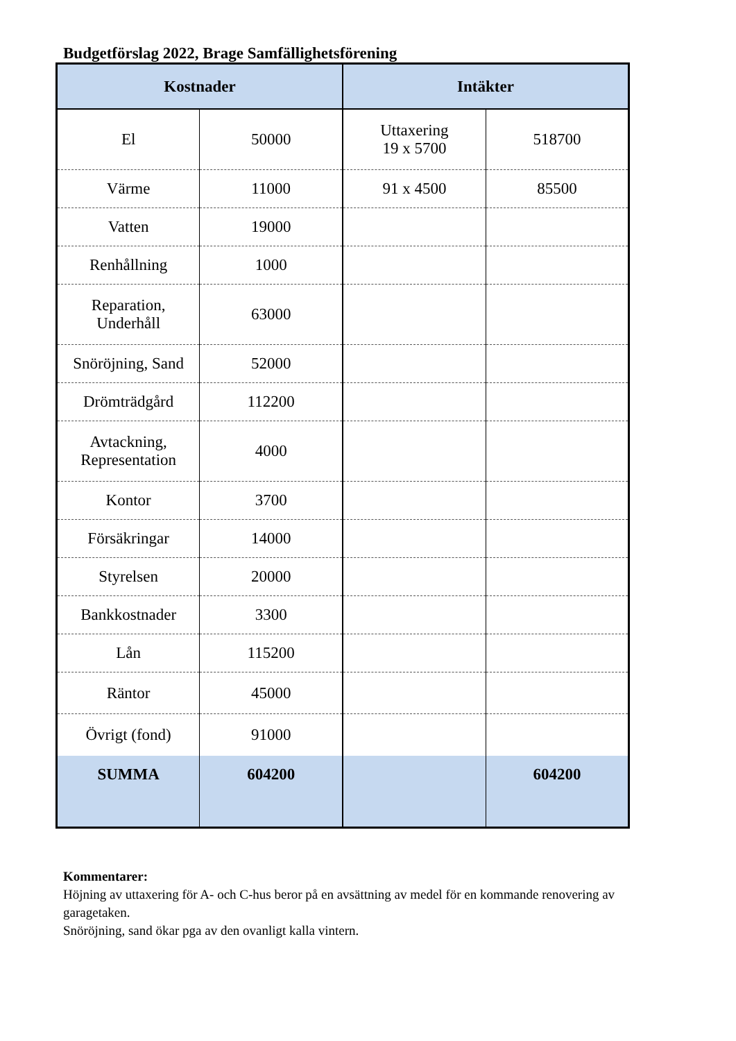Budgetförslag 2022, Brage Samfällighetsförening
| Kostnader | | Intäkter | |
| --- | --- | --- | --- |
| El | 50000 | Uttaxering 19 x 5700 | 518700 |
| Värme | 11000 | 91 x 4500 | 85500 |
| Vatten | 19000 | | |
| Renhållning | 1000 | | |
| Reparation, Underhåll | 63000 | | |
| Snöröjning, Sand | 52000 | | |
| Drömträdgård | 112200 | | |
| Avtackning, Representation | 4000 | | |
| Kontor | 3700 | | |
| Försäkringar | 14000 | | |
| Styrelsen | 20000 | | |
| Bankkostnader | 3300 | | |
| Lån | 115200 | | |
| Räntor | 45000 | | |
| Övrigt (fond) | 91000 | | |
| SUMMA | 604200 | | 604200 |
Kommentarer:
Höjning av uttaxering för A- och C-hus beror på en avsättning av medel för en kommande renovering av garagetaken.
Snöröjning, sand ökar pga av den ovanligt kalla vintern.